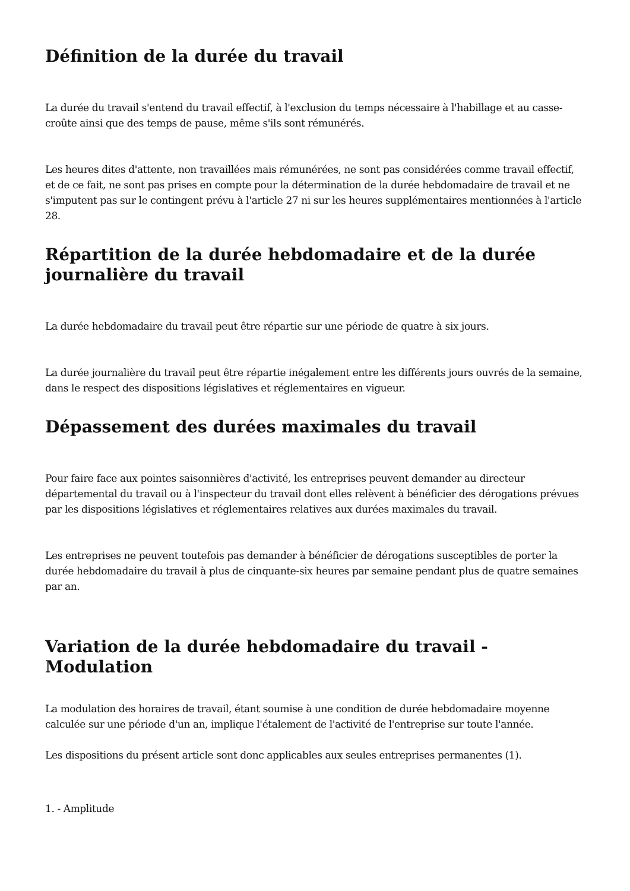Définition de la durée du travail
La durée du travail s'entend du travail effectif, à l'exclusion du temps nécessaire à l'habillage et au casse-croûte ainsi que des temps de pause, même s'ils sont rémunérés.
Les heures dites d'attente, non travaillées mais rémunérées, ne sont pas considérées comme travail effectif, et de ce fait, ne sont pas prises en compte pour la détermination de la durée hebdomadaire de travail et ne s'imputent pas sur le contingent prévu à l'article 27 ni sur les heures supplémentaires mentionnées à l'article 28.
Répartition de la durée hebdomadaire et de la durée journalière du travail
La durée hebdomadaire du travail peut être répartie sur une période de quatre à six jours.
La durée journalière du travail peut être répartie inégalement entre les différents jours ouvrés de la semaine, dans le respect des dispositions législatives et réglementaires en vigueur.
Dépassement des durées maximales du travail
Pour faire face aux pointes saisonnières d'activité, les entreprises peuvent demander au directeur départemental du travail ou à l'inspecteur du travail dont elles relèvent à bénéficier des dérogations prévues par les dispositions législatives et réglementaires relatives aux durées maximales du travail.
Les entreprises ne peuvent toutefois pas demander à bénéficier de dérogations susceptibles de porter la durée hebdomadaire du travail à plus de cinquante-six heures par semaine pendant plus de quatre semaines par an.
Variation de la durée hebdomadaire du travail - Modulation
La modulation des horaires de travail, étant soumise à une condition de durée hebdomadaire moyenne calculée sur une période d'un an, implique l'étalement de l'activité de l'entreprise sur toute l'année.
Les dispositions du présent article sont donc applicables aux seules entreprises permanentes (1).
1. - Amplitude